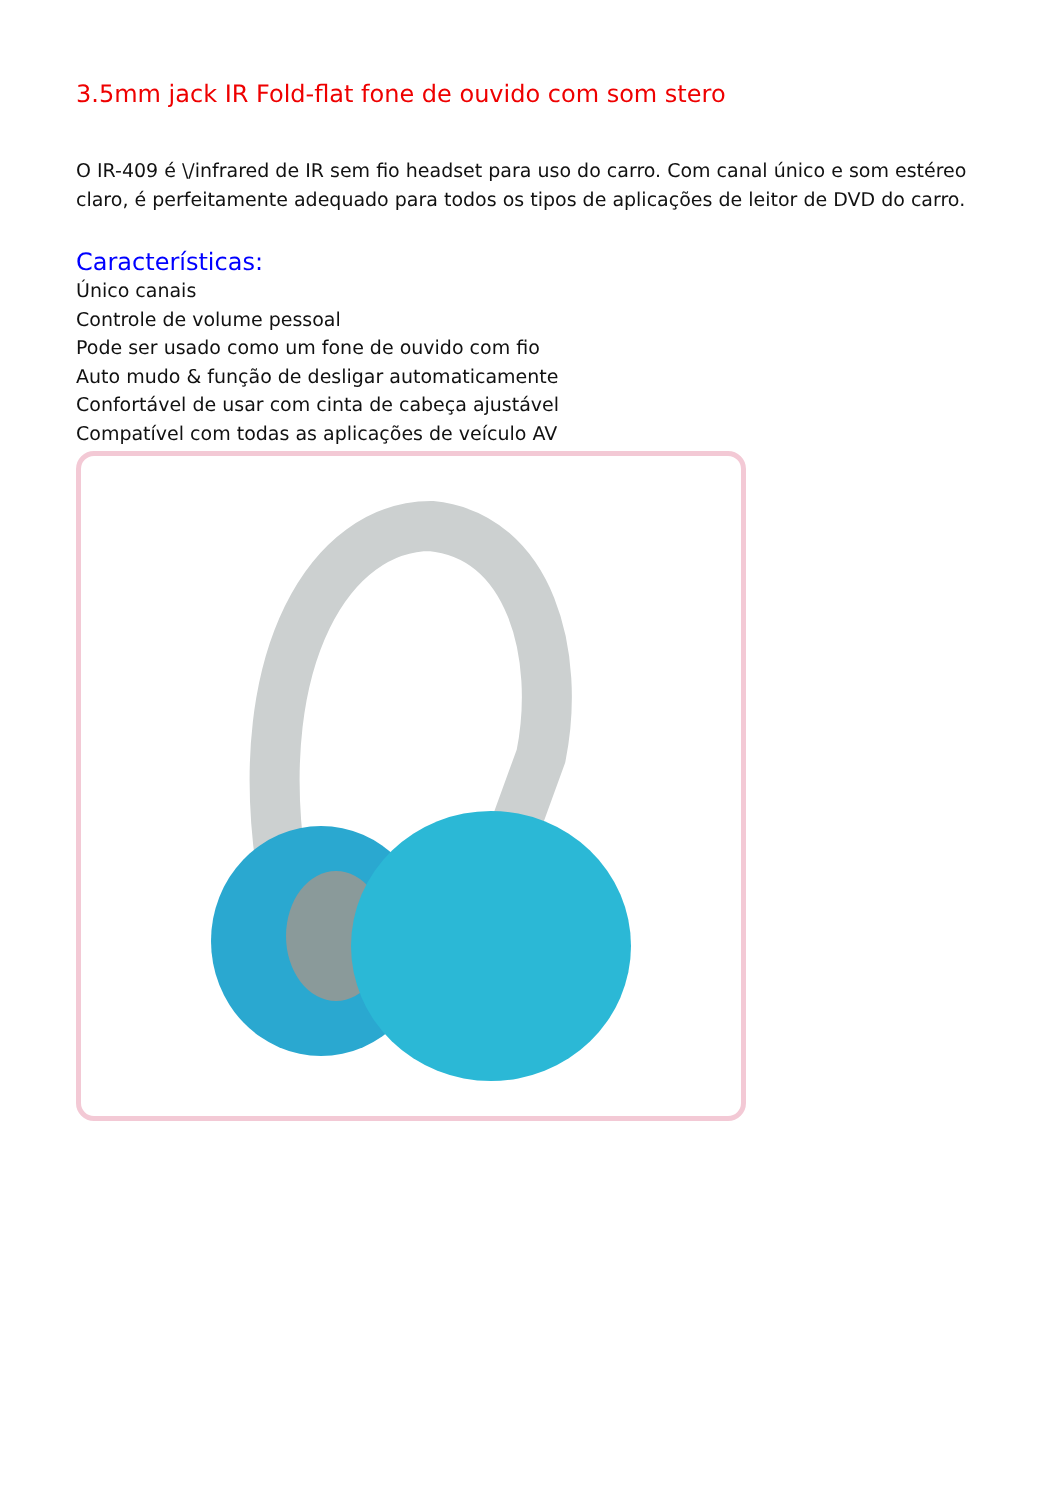3.5mm jack IR Fold-flat fone de ouvido com som stero
O IR-409 é \/infrared de IR sem fio headset para uso do carro. Com canal único e som estéreo claro, é perfeitamente adequado para todos os tipos de aplicações de leitor de DVD do carro.
Características:
Único canais
Controle de volume pessoal
Pode ser usado como um fone de ouvido com fio
Auto mudo & função de desligar automaticamente
Confortável de usar com cinta de cabeça ajustável
Compatível com todas as aplicações de veículo AV